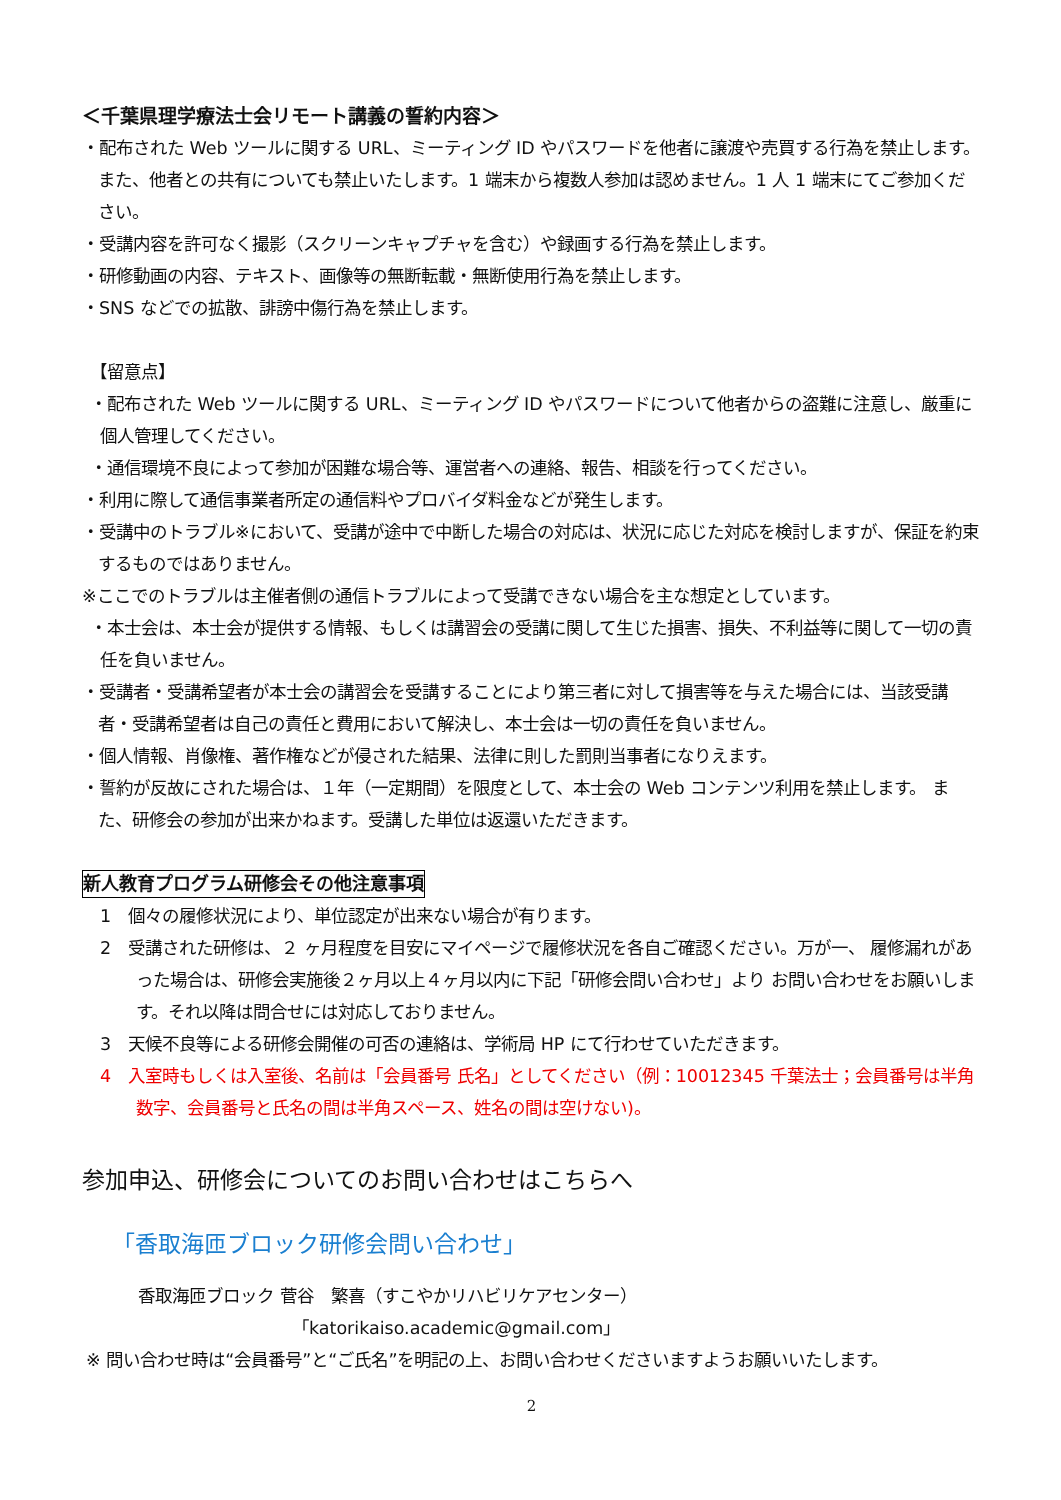＜千葉県理学療法士会リモート講義の誓約内容＞
・配布された Web ツールに関する URL、ミーティング ID やパスワードを他者に譲渡や売買する行為を禁止します。また、他者との共有についても禁止いたします。1 端末から複数人参加は認めません。1 人 1 端末にてご参加ください。
・受講内容を許可なく撮影（スクリーンキャプチャを含む）や録画する行為を禁止します。
・研修動画の内容、テキスト、画像等の無断転載・無断使用行為を禁止します。
・SNS などでの拡散、誹謗中傷行為を禁止します。
　【留意点】
・配布された Web ツールに関する URL、ミーティング ID やパスワードについて他者からの盗難に注意し、厳重に個人管理してください。
・通信環境不良によって参加が困難な場合等、運営者への連絡、報告、相談を行ってください。
・利用に際して通信事業者所定の通信料やプロバイダ料金などが発生します。
・受講中のトラブル※において、受講が途中で中断した場合の対応は、状況に応じた対応を検討しますが、保証を約束するものではありません。
※ここでのトラブルは主催者側の通信トラブルによって受講できない場合を主な想定としています。
・本士会は、本士会が提供する情報、もしくは講習会の受講に関して生じた損害、損失、不利益等に関して一切の責任を負いません。
・受講者・受講希望者が本士会の講習会を受講することにより第三者に対して損害等を与えた場合には、当該受講者・受講希望者は自己の責任と費用において解決し、本士会は一切の責任を負いません。
・個人情報、肖像権、著作権などが侵された結果、法律に則した罰則当事者になりえます。
・誓約が反故にされた場合は、１年（一定期間）を限度として、本士会の Web コンテンツ利用を禁止します。 また、研修会の参加が出来かねます。受講した単位は返還いただきます。
新人教育プログラム研修会その他注意事項
1　個々の履修状況により、単位認定が出来ない場合が有ります。
2　受講された研修は、２ ヶ月程度を目安にマイページで履修状況を各自ご確認ください。万が一、 履修漏れがあった場合は、研修会実施後２ヶ月以上４ヶ月以内に下記「研修会問い合わせ」より お問い合わせをお願いします。それ以降は問合せには対応しておりません。
3　天候不良等による研修会開催の可否の連絡は、学術局 HP にて行わせていただきます。
4　入室時もしくは入室後、名前は「会員番号 氏名」としてください（例：10012345 千葉法士；会員番号は半角数字、会員番号と氏名の間は半角スペース、姓名の間は空けない)。
参加申込、研修会についてのお問い合わせはこちらへ
「香取海匝ブロック研修会問い合わせ」
香取海匝ブロック 菅谷　繁喜（すこやかリハビリケアセンター）
「katorikaiso.academic@gmail.com」
※ 問い合わせ時は“会員番号”と“ご氏名”を明記の上、お問い合わせくださいますようお願いいたします。
2